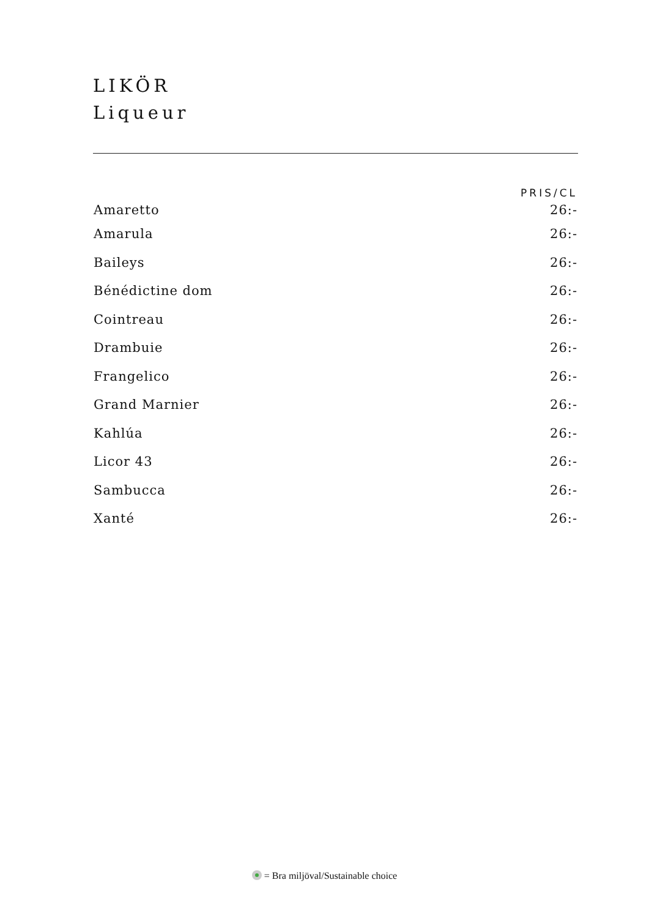LIKÖR
Liqueur
| | PRIS/CL |
| --- | --- |
| Amaretto | 26:- |
| Amarula | 26:- |
| Baileys | 26:- |
| Bénédictine dom | 26:- |
| Cointreau | 26:- |
| Drambuie | 26:- |
| Frangelico | 26:- |
| Grand Marnier | 26:- |
| Kahlúa | 26:- |
| Licor 43 | 26:- |
| Sambucca | 26:- |
| Xanté | 26:- |
= Bra miljöval/Sustainable choice